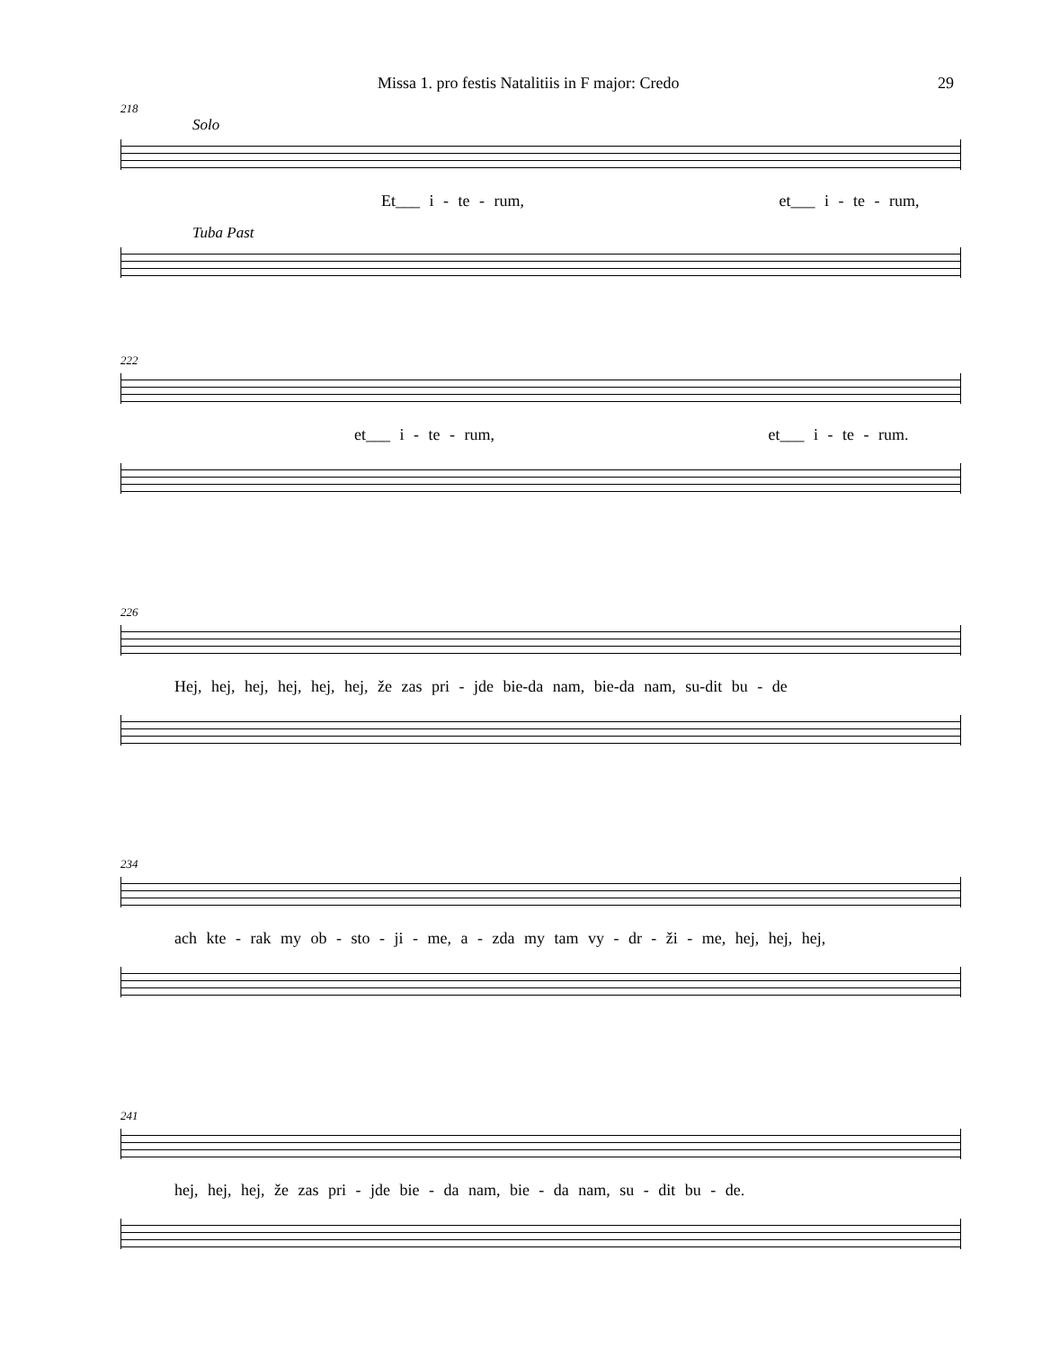Missa 1. pro festis Natalitiis in F major: Credo 29
218
Solo
Et___ i - te - rum, et___ i - te - rum,
Tuba Past
222
et___ i - te - rum, et___ i - te - rum.
226
Hej, hej, hej, hej, hej, hej, že zas pri - jde bie-da nam, bie-da nam, su-dit bu - de
234
ach kte - rak my ob - sto - ji - me, a - zda my tam vy - dr - ži - me, hej, hej, hej,
241
hej, hej, hej, že zas pri - jde bie - da nam, bie - da nam, su - dit bu - de.